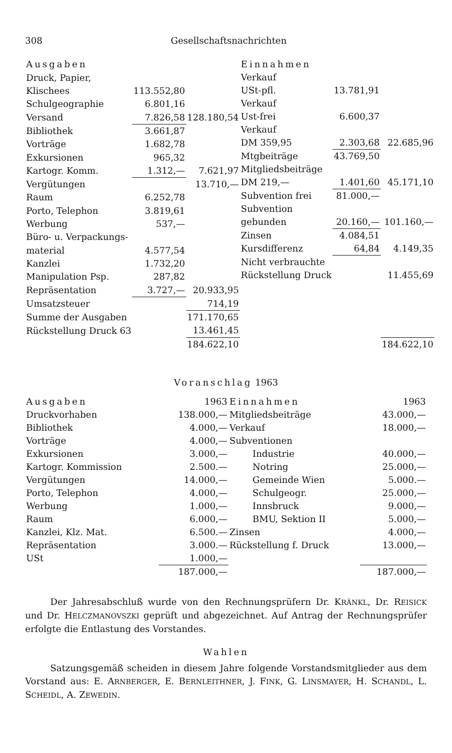308 Gesellschaftsnachrichten
| Ausgaben | | |
| --- | --- | --- |
| Druck, Papier, | | |
| Klischees | 113.552,80 | |
| Schulgeographie | 6.801,16 | |
| Versand | 7.826,58 | 128.180,54 |
| Bibliothek | 3.661,87 | |
| Vorträge | 1.682,78 | |
| Exkursionen | 965,32 | |
| Kartogr. Komm. | 1.312,— | 7.621,97 |
| Vergütungen | | 13.710,— |
| Raum | 6.252,78 | |
| Porto, Telephon | 3.819,61 | |
| Werbung | 537,— | |
| Büro- u. Verpackungs- | | |
| material | 4.577,54 | |
| Kanzlei | 1.732,20 | |
| Manipulation Psp. | 287,82 | |
| Repräsentation | 3.727,— | 20.933,95 |
| Umsatzsteuer | | 714,19 |
| Summe der Ausgaben | | 171.170,65 |
| Rückstellung Druck 63 | | 13.461,45 |
| | | 184.622,10 |
| Einnahmen | | |
| --- | --- | --- |
| Verkauf | | |
| USt-pfl. | 13.781,91 | |
| Verkauf | | |
| Ust-frei | 6.600,37 | |
| Verkauf | | |
| DM 359,95 | 2.303,68 | 22.685,96 |
| Mtgbeiträge | 43.769,50 | |
| Mitgliedsbeiträge | | |
| DM 219,— | 1.401,60 | 45.171,10 |
| Subvention frei | 81.000,— | |
| Subvention | | |
| gebunden | 20.160,— | 101.160,— |
| Zinsen | 4.084,51 | |
| Kursdifferenz | 64,84 | 4.149,35 |
| Nicht verbrauchte | | |
| Rückstellung Druck | | 11.455,69 |
| | | 184.622,10 |
Voranschlag 1963
| Ausgaben | 1963 |
| --- | --- |
| Druckvorhaben | 138.000,— |
| Bibliothek | 4.000,— |
| Vorträge | 4.000,— |
| Exkursionen | 3.000,— |
| Kartogr. Kommission | 2.500.— |
| Vergütungen | 14.000,— |
| Porto, Telephon | 4.000,— |
| Werbung | 1.000,— |
| Raum | 6.000,— |
| Kanzlei, Klz. Mat. | 6.500.— |
| Repräsentation | 3.000.— |
| USt | 1.000,— |
| | 187.000,— |
| Einnahmen | 1963 |
| --- | --- |
| Mitgliedsbeiträge | 43.000,— |
| Verkauf | 18.000,— |
| Subventionen | |
| Industrie | 40.000,— |
| Notring | 25.000,— |
| Gemeinde Wien | 5.000.— |
| Schulgeogr. | 25.000,— |
| Innsbruck | 9.000,— |
| BMU, Sektion II | 5.000,— |
| Zinsen | 4.000,— |
| Rückstellung f. Druck | 13.000,— |
| | 187.000,— |
Der Jahresabschluß wurde von den Rechnungsprüfern Dr. KRÄNKL, Dr. REISICK und Dr. HELCZMANOVSZKI geprüft und abgezeichnet. Auf Antrag der Rechnungsprüfer erfolgte die Entlastung des Vorstandes.
Wahlen
Satzungsgemäß scheiden in diesem Jahre folgende Vorstandsmitglieder aus dem Vorstand aus: E. ARNBERGER, E. BERNLEITHNER, J. FINK, G. LINSMAYER, H. SCHANDL, L. SCHEIDL, A. ZEWEDIN.